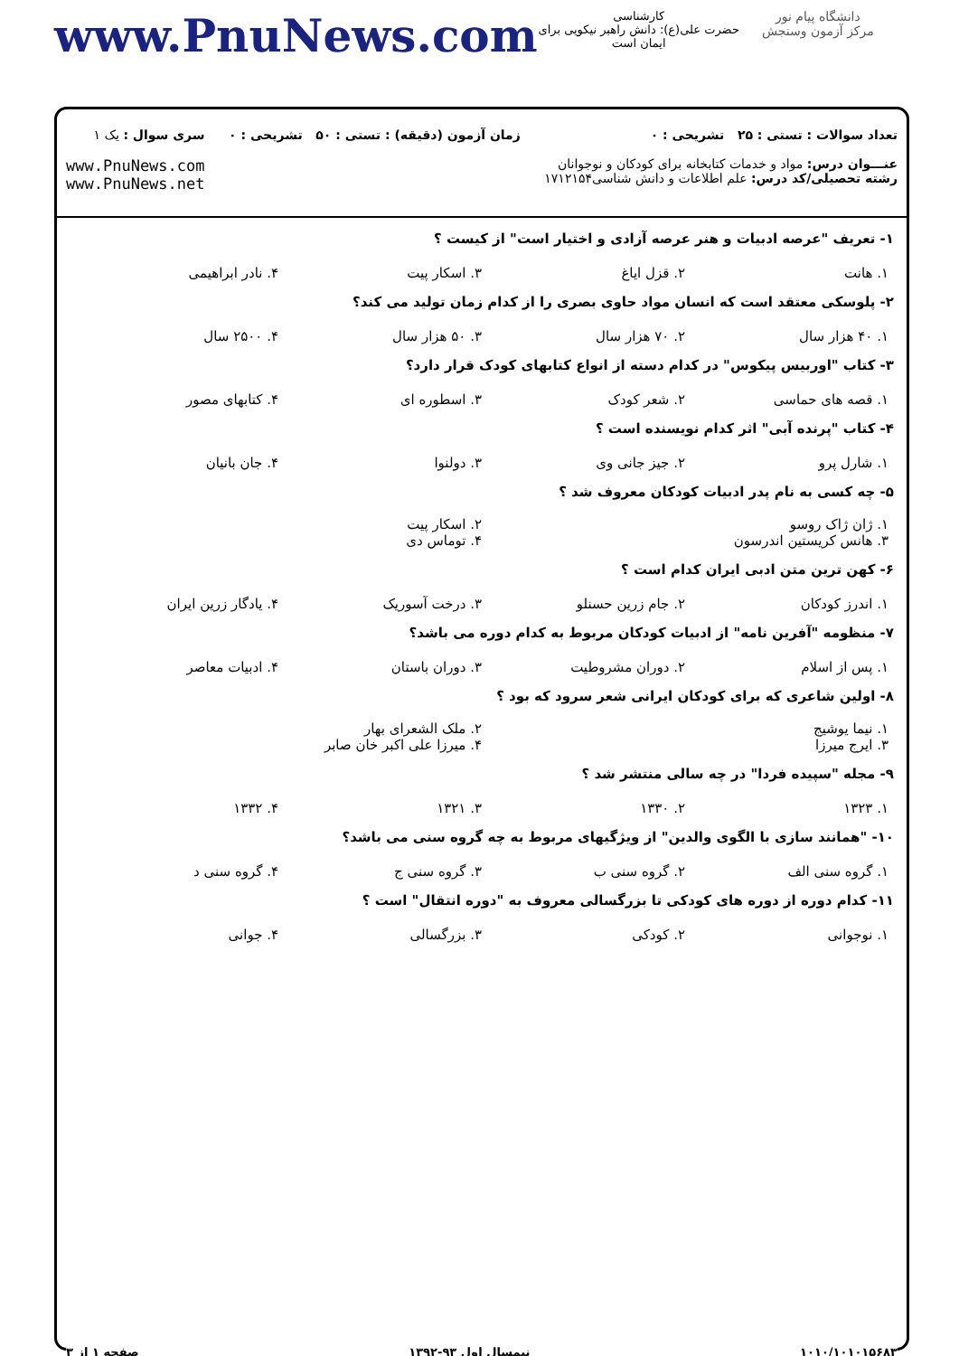دانشگاه پیام نور
مرکز آزمون وسنجش
کارشناسی
حضرت علی(ع): دانش راهبر نیکویی برای ایمان است
www.PnuNews.com
تعداد سوالات : تستی : ۲۵ تشریحی : ۰
عنـــوان درس: مواد و خدمات کتابخانه برای کودکان و نوجوانان
رشته تحصیلی/کد درس: علم اطلاعات و دانش شناسی۱۷۱۲۱۵۴
زمان آزمون (دقیقه) : تستی : ۵۰ تشریحی : ۰
سری سوال : یک ۱
www.PnuNews.com
www.PnuNews.net
۱- تعریف "عرصه ادبیات و هنر عرصه آزادی و اختیار است" از کیست ؟
۱. هانت ۲. قزل ایاغ ۳. اسکار پیت ۴. نادر ابراهیمی
۲- پلوسکی معتقد است که انسان مواد حاوی بصری را از کدام زمان تولید می کند؟
۱. ۴۰ هزار سال ۲. ۷۰ هزار سال ۳. ۵۰ هزار سال ۴. ۲۵۰۰ سال
۳- کتاب "اوربیس پیکوس" در کدام دسته از انواع کتابهای کودک قرار دارد؟
۱. قصه های حماسی ۲. شعر کودک ۳. اسطوره ای ۴. کتابهای مصور
۴- کتاب "پرنده آبی" اثر کدام نویسنده است ؟
۱. شارل پرو ۲. جیز جانی وی ۳. دولنوا ۴. جان بانیان
۵- چه کسی به نام پدر ادبیات کودکان معروف شد ؟
۱. ژان ژاک روسو ۲. اسکار پیت ۳. هانس کریستین اندرسون ۴. توماس دی
۶- کهن ترین متن ادبی ایران کدام است ؟
۱. اندرز کودکان ۲. جام زرین حسنلو ۳. درخت آسوریک ۴. یادگار زرین ایران
۷- منظومه "آفرین نامه" از ادبیات کودکان مربوط به کدام دوره می باشد؟
۱. پس از اسلام ۲. دوران مشروطیت ۳. دوران باستان ۴. ادبیات معاصر
۸- اولین شاعری که برای کودکان ایرانی شعر سرود که بود ؟
۱. نیما یوشیج ۲. ملک الشعرای بهار ۳. ایرج میرزا ۴. میرزا علی اکبر خان صابر
۹- مجله "سپیده فردا" در چه سالی منتشر شد ؟
۱. ۱۳۲۳ ۲. ۱۳۳۰ ۳. ۱۳۲۱ ۴. ۱۳۳۲
۱۰- "همانند سازی با الگوی والدین" از ویژگیهای مربوط به چه گروه سنی می باشد؟
۱. گروه سنی الف ۲. گروه سنی ب ۳. گروه سنی ج ۴. گروه سنی د
۱۱- کدام دوره از دوره های کودکی تا بزرگسالی معروف به "دوره انتقال" است ؟
۱. نوجوانی ۲. کودکی ۳. بزرگسالی ۴. جوانی
۱۰۱۰/۱۰۱۰۱۵۶۸۳ نیمسال اول ۹۳-۱۳۹۲ صفحه ۱ از ۳